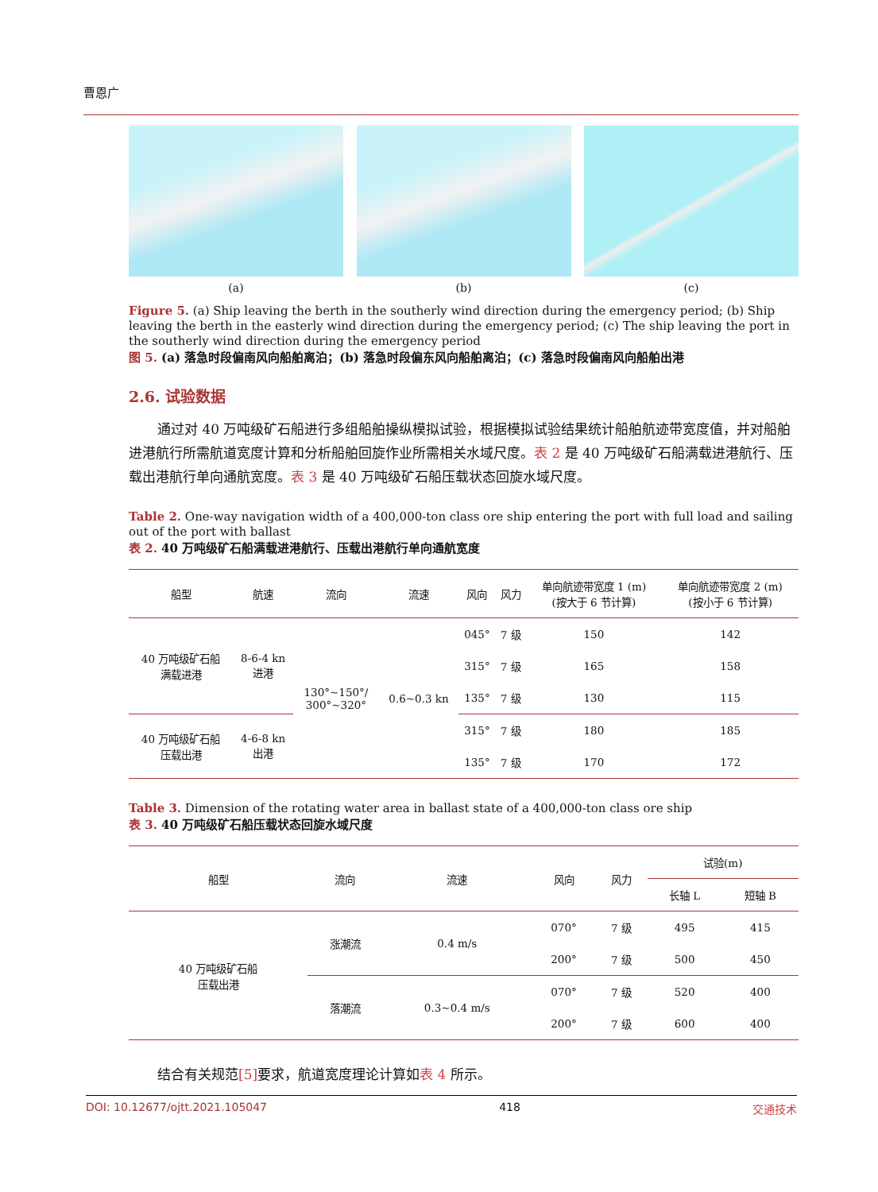曹恩广
(a) (b) (c)
Figure 5. (a) Ship leaving the berth in the southerly wind direction during the emergency period; (b) Ship leaving the berth in the easterly wind direction during the emergency period; (c) The ship leaving the port in the southerly wind direction during the emergency period
图 5. (a) 落急时段偏南风向船舶离泊；(b) 落急时段偏东风向船舶离泊；(c) 落急时段偏南风向船舶出港
2.6. 试验数据
通过对 40 万吨级矿石船进行多组船舶操纵模拟试验，根据模拟试验结果统计船舶航迹带宽度值，并对船舶进港航行所需航道宽度计算和分析船舶回旋作业所需相关水域尺度。表 2 是 40 万吨级矿石船满载进港航行、压载出港航行单向通航宽度。表 3 是 40 万吨级矿石船压载状态回旋水域尺度。
Table 2. One-way navigation width of a 400,000-ton class ore ship entering the port with full load and sailing out of the port with ballast
表 2. 40 万吨级矿石船满载进港航行、压载出港航行单向通航宽度
| 船型 | 航速 | 流向 | 流速 | 风向 | 风力 | 单向航迹带宽度 1 (m) (按大于 6 节计算) | 单向航迹带宽度 2 (m) (按小于 6 节计算) |
| --- | --- | --- | --- | --- | --- | --- | --- |
| 40 万吨级矿石船 满载进港 | 8-6-4 kn 进港 | 130°~150°/ 300°~320° | 0.6~0.3 kn | 045° | 7 级 | 150 | 142 |
| | | | | 315° | 7 级 | 165 | 158 |
| | | | | 135° | 7 级 | 130 | 115 |
| 40 万吨级矿石船 压载出港 | 4-6-8 kn 出港 | | | 315° | 7 级 | 180 | 185 |
| | | | | 135° | 7 级 | 170 | 172 |
Table 3. Dimension of the rotating water area in ballast state of a 400,000-ton class ore ship
表 3. 40 万吨级矿石船压载状态回旋水域尺度
| 船型 | 流向 | 流速 | 风向 | 风力 | 试验(m) | |
| --- | --- | --- | --- | --- | --- | --- |
| | | | | | 长轴 L | 短轴 B |
| 40 万吨级矿石船 压载出港 | 涨潮流 | 0.4 m/s | 070° | 7 级 | 495 | 415 |
| | | | 200° | 7 级 | 500 | 450 |
| | 落潮流 | 0.3~0.4 m/s | 070° | 7 级 | 520 | 400 |
| | | | 200° | 7 级 | 600 | 400 |
结合有关规范[5] 要求，航道宽度理论计算如表 4 所示。
DOI: 10.12677/ojtt.2021.105047 418 交通技术